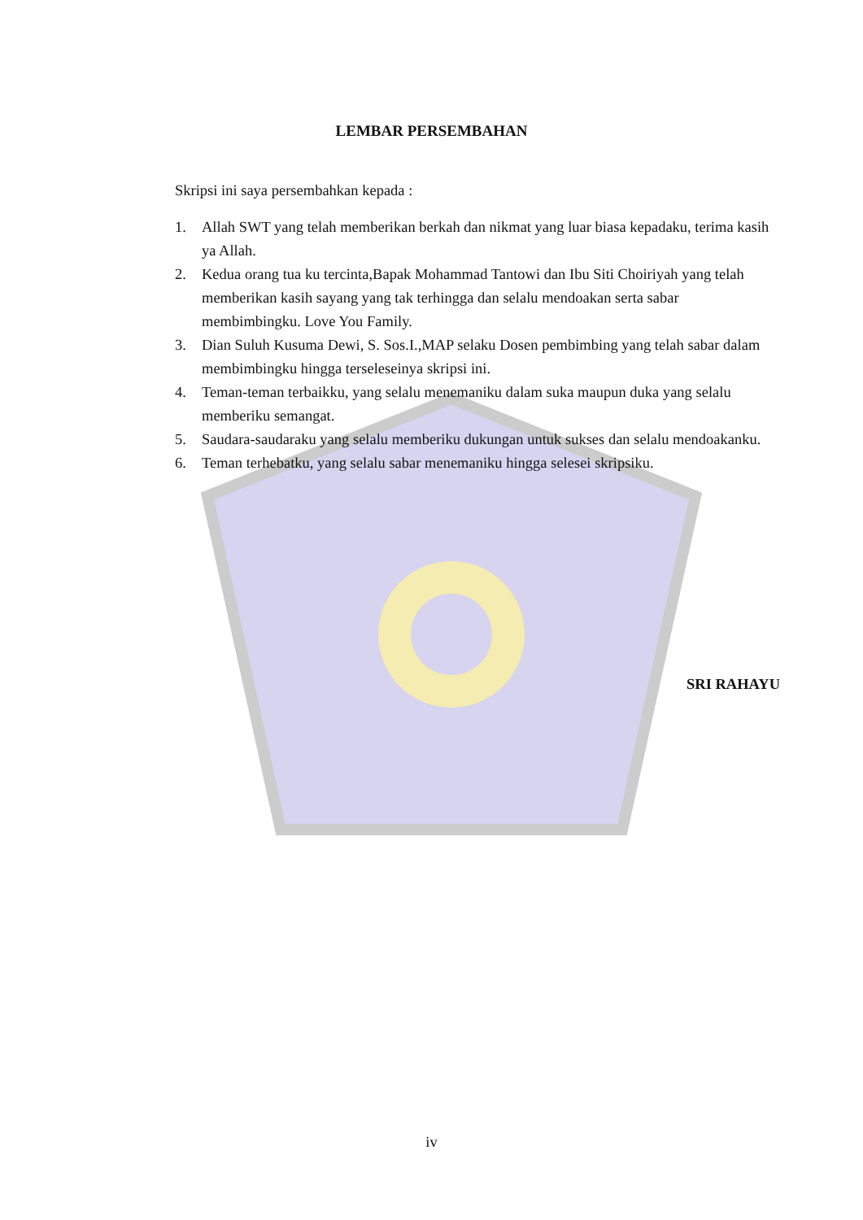LEMBAR PERSEMBAHAN
Skripsi ini saya persembahkan kepada :
1. Allah SWT yang telah memberikan berkah dan nikmat yang luar biasa kepadaku, terima kasih ya Allah.
2. Kedua orang tua ku tercinta,Bapak Mohammad Tantowi dan Ibu Siti Choiriyah yang telah memberikan kasih sayang yang tak terhingga dan selalu mendoakan serta sabar membimbingku. Love You Family.
3. Dian Suluh Kusuma Dewi, S. Sos.I.,MAP selaku Dosen pembimbing yang telah sabar dalam membimbingku hingga terseleseinya skripsi ini.
4. Teman-teman terbaikku, yang selalu menemaniku dalam suka maupun duka yang selalu memberiku semangat.
5. Saudara-saudaraku yang selalu memberiku dukungan untuk sukses dan selalu mendoakanku.
6. Teman terhebatku, yang selalu sabar menemaniku hingga selesei skripsiku.
SRI RAHAYU
iv